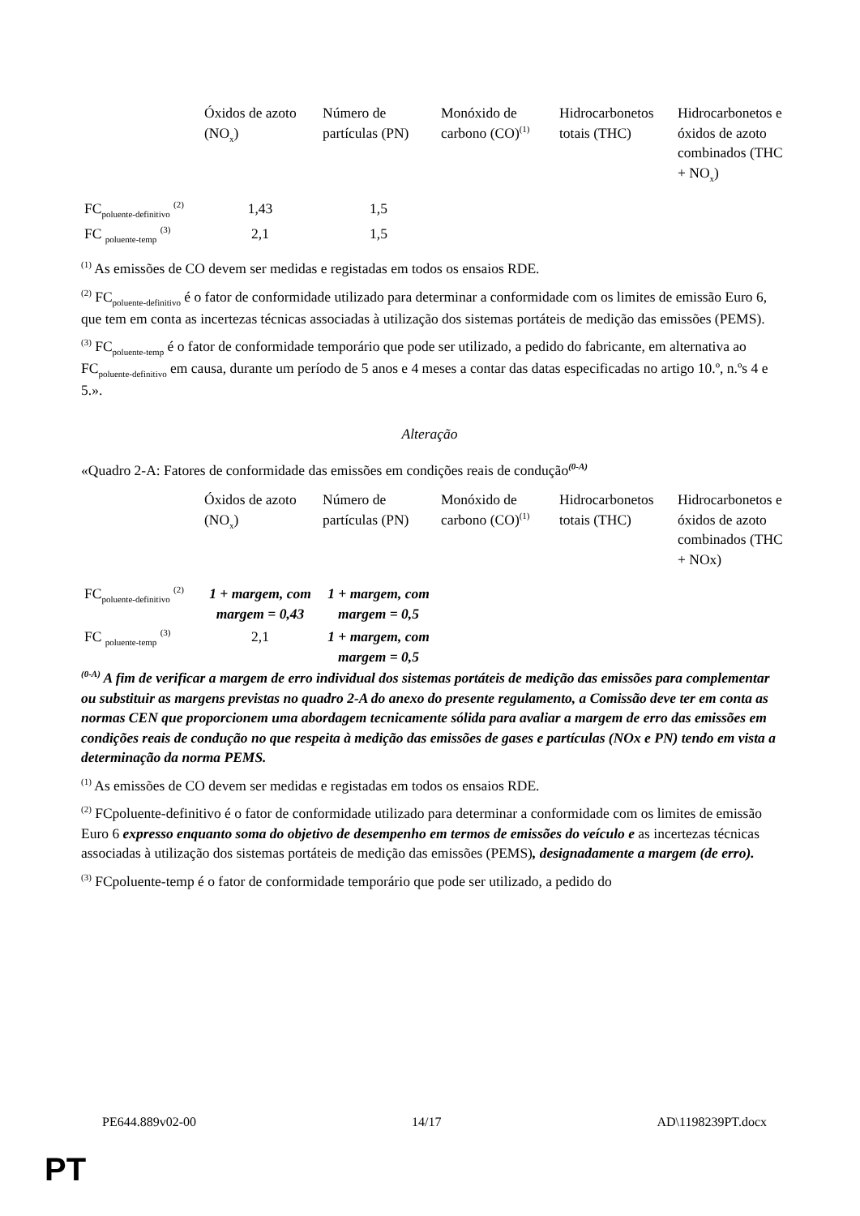| | Óxidos de azoto (NO<sub>x</sub>) | Número de partículas (PN) | Monóxido de carbono (CO)<sup>(1)</sup> | Hidrocarbonetos totais (THC) | Hidrocarbonetos e óxidos de azoto combinados (THC + NO<sub>x</sub>) |
| FC<sub>poluente-definitivo</sub> <sup>(2)</sup> | 1,43 | 1,5 | | | |
| FC <sub>poluente-temp</sub> <sup>(3)</sup> | 2,1 | 1,5 | | | |
<sup>(1)</sup> As emissões de CO devem ser medidas e registadas em todos os ensaios RDE.
<sup>(2)</sup> FC<sub>poluente-definitivo</sub> é o fator de conformidade utilizado para determinar a conformidade com os limites de emissão Euro 6, que tem em conta as incertezas técnicas associadas à utilização dos sistemas portáteis de medição das emissões (PEMS).
<sup>(3)</sup> FC<sub>poluente-temp</sub> é o fator de conformidade temporário que pode ser utilizado, a pedido do fabricante, em alternativa ao FC<sub>poluente-definitivo</sub> em causa, durante um período de 5 anos e 4 meses a contar das datas especificadas no artigo 10.º, n.ºs 4 e 5.».
Alteração
«Quadro 2-A: Fatores de conformidade das emissões em condições reais de condução<sup>(0-A)</sup>
| | Óxidos de azoto (NO<sub>x</sub>) | Número de partículas (PN) | Monóxido de carbono (CO)<sup>(1)</sup> | Hidrocarbonetos totais (THC) | Hidrocarbonetos e óxidos de azoto combinados (THC + NOx) |
| FC<sub>poluente-definitivo</sub> <sup>(2)</sup> | 1 + margem, com margem = 0,43 | 1 + margem, com margem = 0,5 | | | |
| FC <sub>poluente-temp</sub> <sup>(3)</sup> | 2,1 | 1 + margem, com margem = 0,5 | | | |
<sup>(0-A)</sup> A fim de verificar a margem de erro individual dos sistemas portáteis de medição das emissões para complementar ou substituir as margens previstas no quadro 2-A do anexo do presente regulamento, a Comissão deve ter em conta as normas CEN que proporcionem uma abordagem tecnicamente sólida para avaliar a margem de erro das emissões em condições reais de condução no que respeita à medição das emissões de gases e partículas (NOx e PN) tendo em vista a determinação da norma PEMS.
<sup>(1)</sup> As emissões de CO devem ser medidas e registadas em todos os ensaios RDE.
<sup>(2)</sup> FCpoluente-definitivo é o fator de conformidade utilizado para determinar a conformidade com os limites de emissão Euro 6 expresso enquanto soma do objetivo de desempenho em termos de emissões do veículo e as incertezas técnicas associadas à utilização dos sistemas portáteis de medição das emissões (PEMS), designadamente a margem (de erro).
<sup>(3)</sup> FCpoluente-temp é o fator de conformidade temporário que pode ser utilizado, a pedido do
PE644.889v02-00 14/17 AD\1198239PT.docx
PT